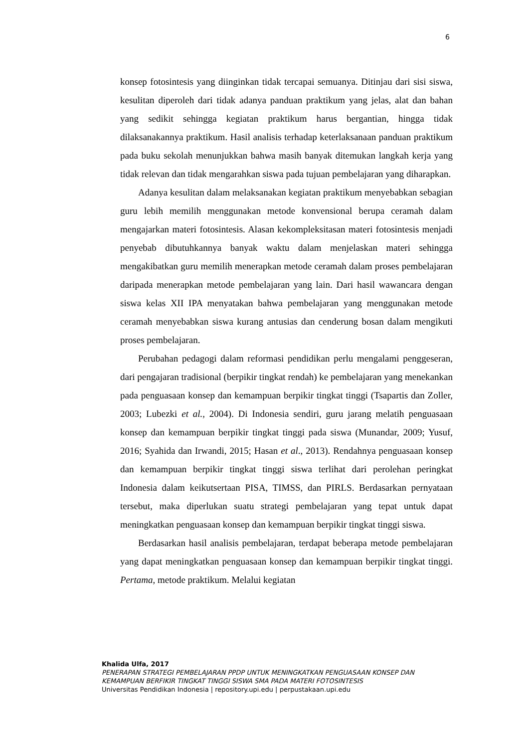6
konsep fotosintesis yang diinginkan tidak tercapai semuanya. Ditinjau dari sisi siswa, kesulitan diperoleh dari tidak adanya panduan praktikum yang jelas, alat dan bahan yang sedikit sehingga kegiatan praktikum harus bergantian, hingga tidak dilaksanakannya praktikum. Hasil analisis terhadap keterlaksanaan panduan praktikum pada buku sekolah menunjukkan bahwa masih banyak ditemukan langkah kerja yang tidak relevan dan tidak mengarahkan siswa pada tujuan pembelajaran yang diharapkan.
Adanya kesulitan dalam melaksanakan kegiatan praktikum menyebabkan sebagian guru lebih memilih menggunakan metode konvensional berupa ceramah dalam mengajarkan materi fotosintesis. Alasan kekompleksitasan materi fotosintesis menjadi penyebab dibutuhkannya banyak waktu dalam menjelaskan materi sehingga mengakibatkan guru memilih menerapkan metode ceramah dalam proses pembelajaran daripada menerapkan metode pembelajaran yang lain. Dari hasil wawancara dengan siswa kelas XII IPA menyatakan bahwa pembelajaran yang menggunakan metode ceramah menyebabkan siswa kurang antusias dan cenderung bosan dalam mengikuti proses pembelajaran.
Perubahan pedagogi dalam reformasi pendidikan perlu mengalami penggeseran, dari pengajaran tradisional (berpikir tingkat rendah) ke pembelajaran yang menekankan pada penguasaan konsep dan kemampuan berpikir tingkat tinggi (Tsapartis dan Zoller, 2003; Lubezki et al., 2004). Di Indonesia sendiri, guru jarang melatih penguasaan konsep dan kemampuan berpikir tingkat tinggi pada siswa (Munandar, 2009; Yusuf, 2016; Syahida dan Irwandi, 2015; Hasan et al., 2013). Rendahnya penguasaan konsep dan kemampuan berpikir tingkat tinggi siswa terlihat dari perolehan peringkat Indonesia dalam keikutsertaan PISA, TIMSS, dan PIRLS. Berdasarkan pernyataan tersebut, maka diperlukan suatu strategi pembelajaran yang tepat untuk dapat meningkatkan penguasaan konsep dan kemampuan berpikir tingkat tinggi siswa.
Berdasarkan hasil analisis pembelajaran, terdapat beberapa metode pembelajaran yang dapat meningkatkan penguasaan konsep dan kemampuan berpikir tingkat tinggi. Pertama, metode praktikum. Melalui kegiatan
Khalida Ulfa, 2017
PENERAPAN STRATEGI PEMBELAJARAN PPDP UNTUK MENINGKATKAN PENGUASAAN KONSEP DAN
KEMAMPUAN BERFIKIR TINGKAT TINGGI SISWA SMA PADA MATERI FOTOSINTESIS
Universitas Pendidikan Indonesia | repository.upi.edu | perpustakaan.upi.edu